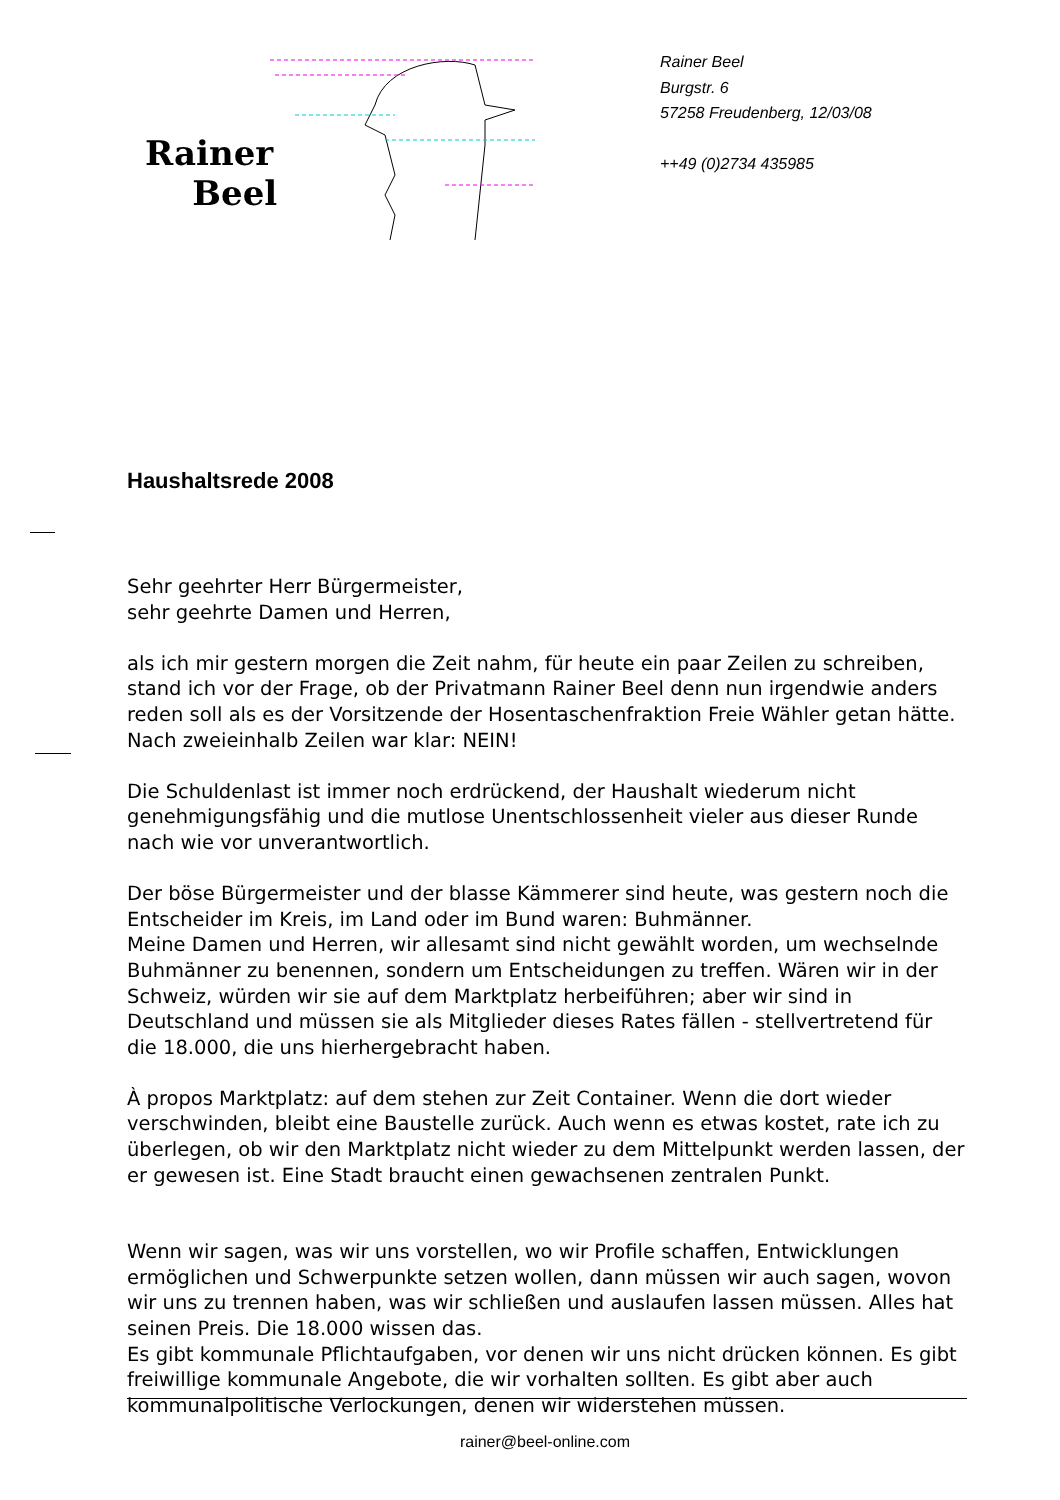Rainer
Beel
Rainer Beel
Burgstr. 6
57258 Freudenberg, 12/03/08
++49 (0)2734 435985
Haushaltsrede 2008
Sehr geehrter Herr Bürgermeister,
sehr geehrte Damen und Herren,
als ich mir gestern morgen die Zeit nahm, für heute ein paar Zeilen zu schreiben, stand ich vor der Frage, ob der Privatmann Rainer Beel denn nun irgendwie anders reden soll als es der Vorsitzende der Hosentaschenfraktion Freie Wähler getan hätte. Nach zweieinhalb Zeilen war klar: NEIN!
Die Schuldenlast ist immer noch erdrückend, der Haushalt wiederum nicht genehmigungsfähig und die mutlose Unentschlossenheit vieler aus dieser Runde nach wie vor unverantwortlich.
Der böse Bürgermeister und der blasse Kämmerer sind heute, was gestern noch die Entscheider im Kreis, im Land oder im Bund waren: Buhmänner.
Meine Damen und Herren, wir allesamt sind nicht gewählt worden, um wechselnde Buhmänner zu benennen, sondern um Entscheidungen zu treffen. Wären wir in der Schweiz, würden wir sie auf dem Marktplatz herbeiführen; aber wir sind in Deutschland und müssen sie als Mitglieder dieses Rates fällen - stellvertretend für die 18.000, die uns hierhergebracht haben.
À propos Marktplatz: auf dem stehen zur Zeit Container. Wenn die dort wieder verschwinden, bleibt eine Baustelle zurück. Auch wenn es etwas kostet, rate ich zu überlegen, ob wir den Marktplatz nicht wieder zu dem Mittelpunkt werden lassen, der er gewesen ist. Eine Stadt braucht einen gewachsenen zentralen Punkt.
Wenn wir sagen, was wir uns vorstellen, wo wir Profile schaffen, Entwicklungen ermöglichen und Schwerpunkte setzen wollen, dann müssen wir auch sagen, wovon wir uns zu trennen haben, was wir schließen und auslaufen lassen müssen. Alles hat seinen Preis. Die 18.000 wissen das.
Es gibt kommunale Pflichtaufgaben, vor denen wir uns nicht drücken können. Es gibt freiwillige kommunale Angebote, die wir vorhalten sollten. Es gibt aber auch kommunalpolitische Verlockungen, denen wir widerstehen müssen.
rainer@beel-online.com